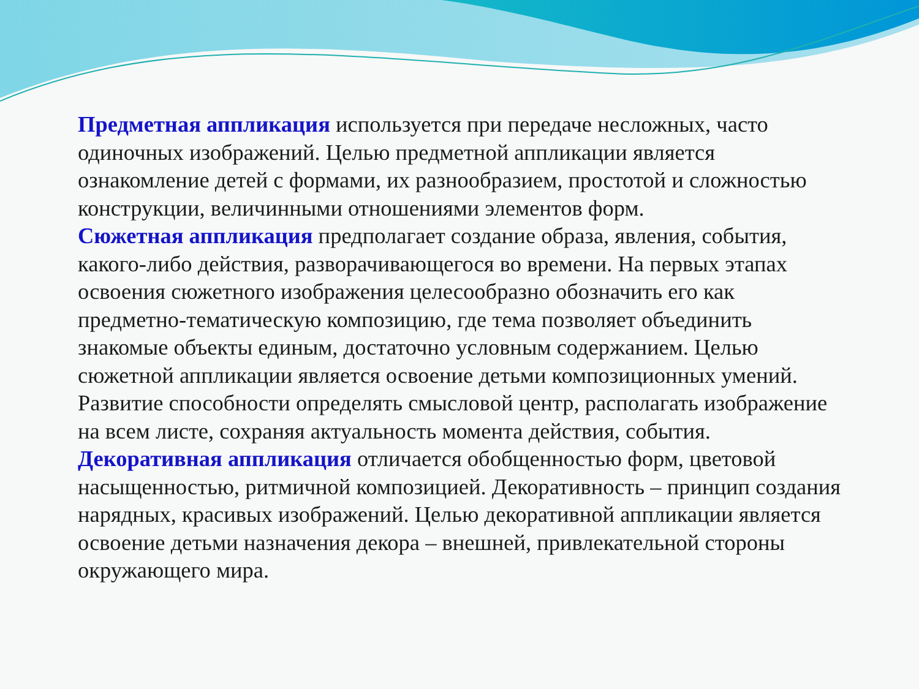Предметная аппликация используется при передаче несложных, часто одиночных изображений. Целью предметной аппликации является ознакомление детей с формами, их разнообразием, простотой и сложностью конструкции, величинными отношениями элементов форм.
Сюжетная аппликация предполагает создание образа, явления, события, какого-либо действия, разворачивающегося во времени. На первых этапах освоения сюжетного изображения целесообразно обозначить его как предметно-тематическую композицию, где тема позволяет объединить знакомые объекты единым, достаточно условным содержанием. Целью сюжетной аппликации является освоение детьми композиционных умений. Развитие способности определять смысловой центр, располагать изображение на всем листе, сохраняя актуальность момента действия, события.
Декоративная аппликация отличается обобщенностью форм, цветовой насыщенностью, ритмичной композицией. Декоративность – принцип создания нарядных, красивых изображений. Целью декоративной аппликации является освоение детьми назначения декора – внешней, привлекательной стороны окружающего мира.